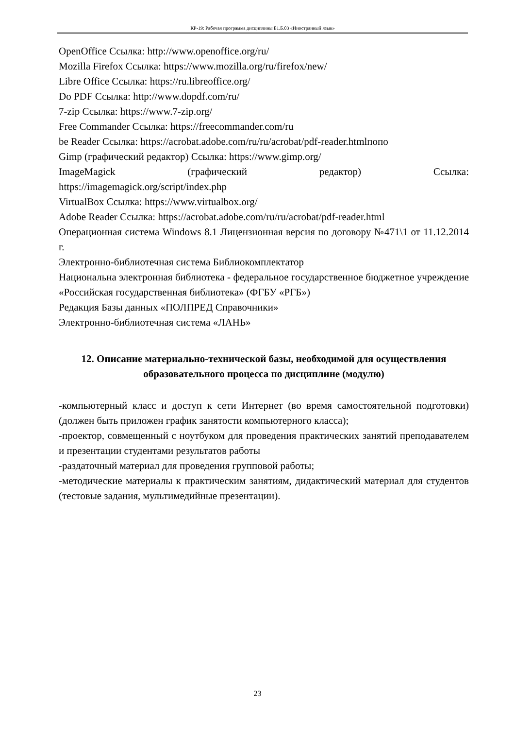КР-19: Рабочая программа дисциплины Б1.Б.03 «Иностранный язык»
OpenOffice Ссылка: http://www.openoffice.org/ru/
Mozilla Firefox Ссылка: https://www.mozilla.org/ru/firefox/new/
Libre Office Ссылка: https://ru.libreoffice.org/
Do PDF Ссылка: http://www.dopdf.com/ru/
7-zip Ссылка: https://www.7-zip.org/
Free Commander Ссылка: https://freecommander.com/ru
be Reader Ссылка: https://acrobat.adobe.com/ru/ru/acrobat/pdf-reader.htmlпопо
Gimp (графический редактор) Ссылка: https://www.gimp.org/
ImageMagick (графический редактор) Ссылка:
https://imagemagick.org/script/index.php
VirtualBox Ссылка: https://www.virtualbox.org/
Adobe Reader Ссылка: https://acrobat.adobe.com/ru/ru/acrobat/pdf-reader.html
Операционная система Windows 8.1 Лицензионная версия по договору №471\1 от 11.12.2014 г.
Электронно-библиотечная система Библиокомплектатор
Национальна электронная библиотека - федеральное государственное бюджетное учреждение «Российская государственная библиотека» (ФГБУ «РГБ»)
Редакция Базы данных «ПОЛПРЕД Справочники»
Электронно-библиотечная система «ЛАНЬ»
12. Описание материально-технической базы, необходимой для осуществления образовательного процесса по дисциплине (модулю)
-компьютерный класс и доступ к сети Интернет (во время самостоятельной подготовки) (должен быть приложен график занятости компьютерного класса);
-проектор, совмещенный с ноутбуком для проведения практических занятий преподавателем и презентации студентами результатов работы
-раздаточный материал для проведения групповой работы;
-методические материалы к практическим занятиям, дидактический материал для студентов (тестовые задания, мультимедийные презентации).
23